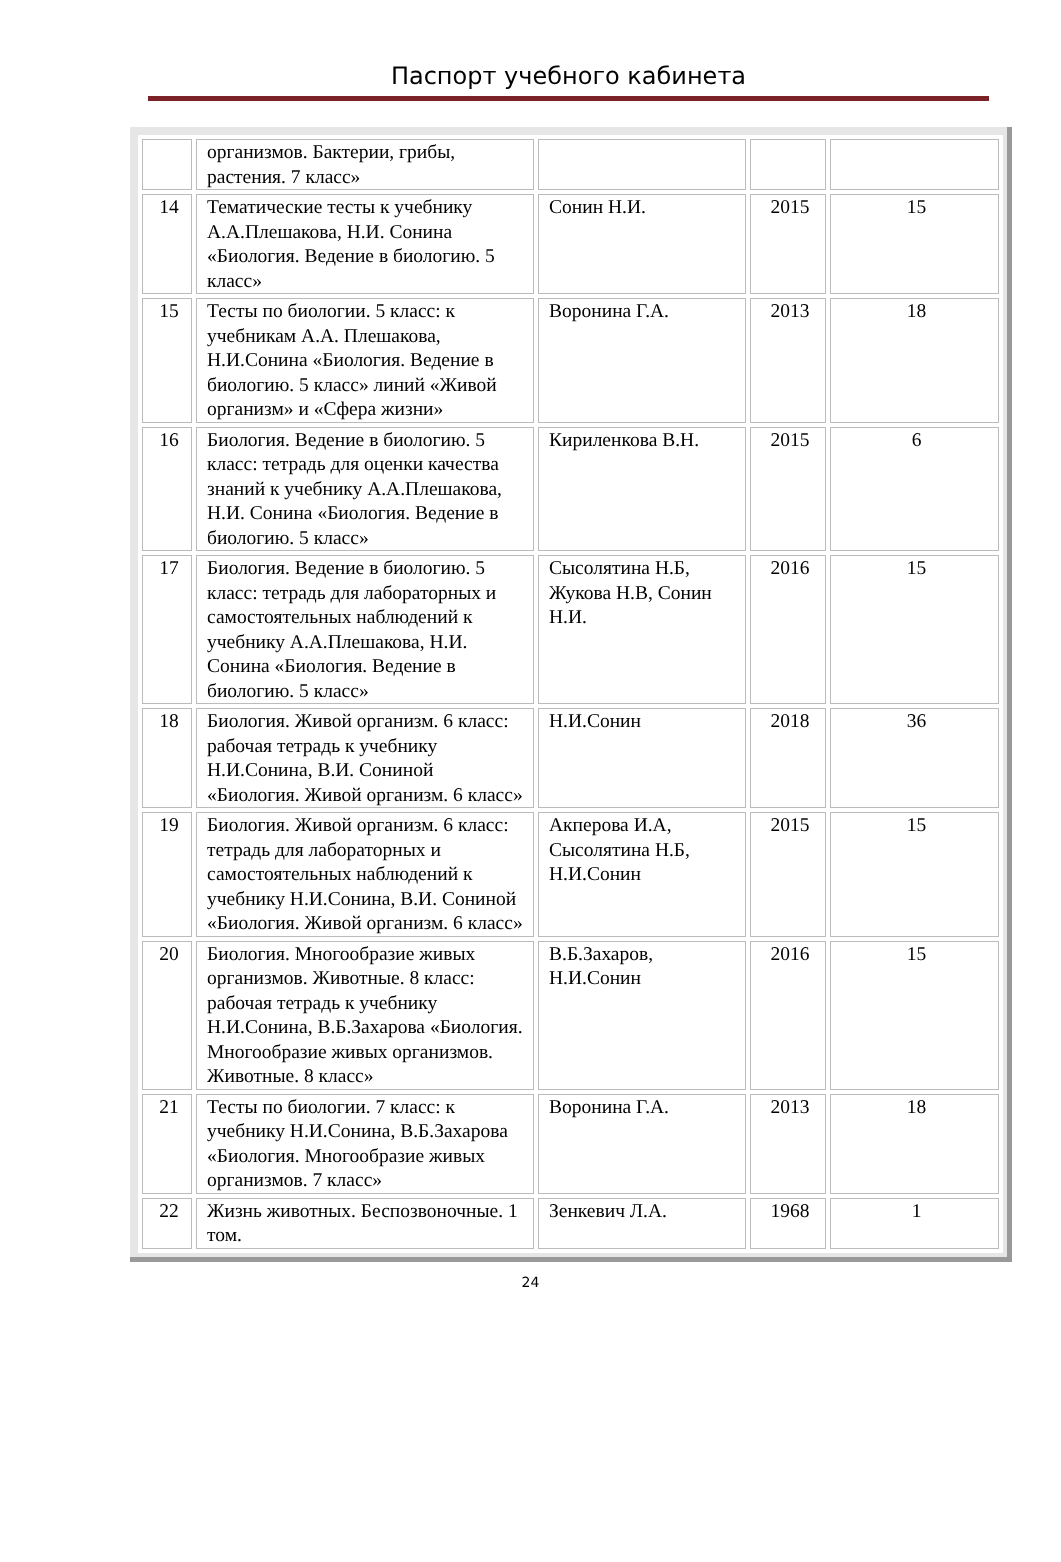Паспорт учебного кабинета
| | организмов. Бактерии, грибы, растения. 7 класс» | | | |
| 14 | Тематические тесты к учебнику А.А.Плешакова, Н.И. Сонина «Биология. Ведение в биологию. 5 класс» | Сонин Н.И. | 2015 | 15 |
| 15 | Тесты по биологии. 5 класс: к учебникам А.А. Плешакова, Н.И.Сонина «Биология. Ведение в биологию. 5 класс» линий «Живой организм» и «Сфера жизни» | Воронина Г.А. | 2013 | 18 |
| 16 | Биология. Ведение в биологию. 5 класс: тетрадь для оценки качества знаний к учебнику А.А.Плешакова, Н.И. Сонина «Биология. Ведение в биологию. 5 класс» | Кириленкова В.Н. | 2015 | 6 |
| 17 | Биология. Ведение в биологию. 5 класс: тетрадь для лабораторных и самостоятельных наблюдений к учебнику А.А.Плешакова, Н.И. Сонина «Биология. Ведение в биологию. 5 класс» | Сысолятина Н.Б, Жукова Н.В, Сонин Н.И. | 2016 | 15 |
| 18 | Биология. Живой организм. 6 класс: рабочая тетрадь к учебнику Н.И.Сонина, В.И. Сониной «Биология. Живой организм. 6 класс» | Н.И.Сонин | 2018 | 36 |
| 19 | Биология. Живой организм. 6 класс: тетрадь для лабораторных и самостоятельных наблюдений к учебнику Н.И.Сонина, В.И. Сониной «Биология. Живой организм. 6 класс» | Акперова И.А, Сысолятина Н.Б, Н.И.Сонин | 2015 | 15 |
| 20 | Биология. Многообразие живых организмов. Животные. 8 класс: рабочая тетрадь к учебнику Н.И.Сонина, В.Б.Захарова «Биология. Многообразие живых организмов. Животные. 8 класс» | В.Б.Захаров, Н.И.Сонин | 2016 | 15 |
| 21 | Тесты по биологии. 7 класс: к учебнику Н.И.Сонина, В.Б.Захарова «Биология. Многообразие живых организмов. 7 класс» | Воронина Г.А. | 2013 | 18 |
| 22 | Жизнь животных. Беспозвоночные. 1 том. | Зенкевич Л.А. | 1968 | 1 |
24